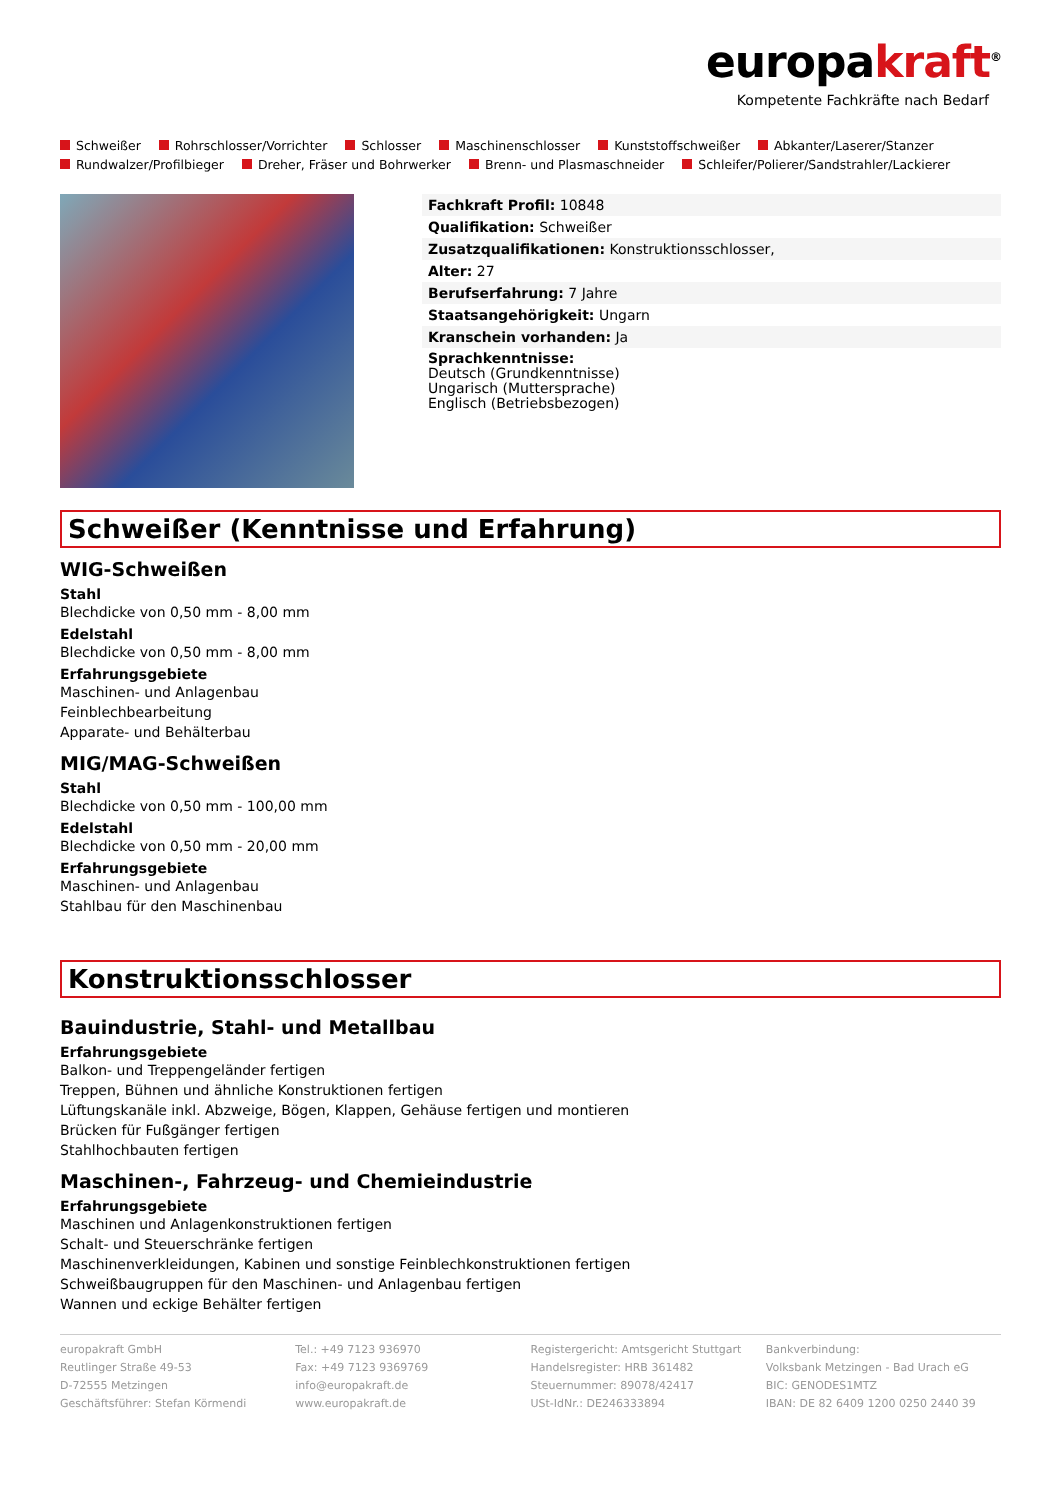europakraft<sup>®</sup>
Kompetente Fachkräfte nach Bedarf
Schweißer Rohrschlosser/Vorrichter Schlosser Maschinenschlosser Kunststoffschweißer Abkanter/Laserer/Stanzer
Rundwalzer/Profilbieger Dreher, Fräser und Bohrwerker Brenn- und Plasmaschneider Schleifer/Polierer/Sandstrahler/Lackierer
Fachkraft Profil: 10848
Qualifikation: Schweißer
Zusatzqualifikationen: Konstruktionsschlosser,
Alter: 27
Berufserfahrung: 7 Jahre
Staatsangehörigkeit: Ungarn
Kranschein vorhanden: Ja
Sprachkenntnisse:
Deutsch (Grundkenntnisse)
Ungarisch (Muttersprache)
Englisch (Betriebsbezogen)
Schweißer (Kenntnisse und Erfahrung)
WIG-Schweißen
Stahl
Blechdicke von 0,50 mm - 8,00 mm
Edelstahl
Blechdicke von 0,50 mm - 8,00 mm
Erfahrungsgebiete
Maschinen- und Anlagenbau
Feinblechbearbeitung
Apparate- und Behälterbau
MIG/MAG-Schweißen
Stahl
Blechdicke von 0,50 mm - 100,00 mm
Edelstahl
Blechdicke von 0,50 mm - 20,00 mm
Erfahrungsgebiete
Maschinen- und Anlagenbau
Stahlbau für den Maschinenbau
Konstruktionsschlosser
Bauindustrie, Stahl- und Metallbau
Erfahrungsgebiete
Balkon- und Treppengeländer fertigen
Treppen, Bühnen und ähnliche Konstruktionen fertigen
Lüftungskanäle inkl. Abzweige, Bögen, Klappen, Gehäuse fertigen und montieren
Brücken für Fußgänger fertigen
Stahlhochbauten fertigen
Maschinen-, Fahrzeug- und Chemieindustrie
Erfahrungsgebiete
Maschinen und Anlagenkonstruktionen fertigen
Schalt- und Steuerschränke fertigen
Maschinenverkleidungen, Kabinen und sonstige Feinblechkonstruktionen fertigen
Schweißbaugruppen für den Maschinen- und Anlagenbau fertigen
Wannen und eckige Behälter fertigen
europakraft GmbH
Reutlinger Straße 49-53
D-72555 Metzingen
Geschäftsführer: Stefan Körmendi
Tel.: +49 7123 936970
Fax: +49 7123 9369769
info@europakraft.de
www.europakraft.de
Registergericht: Amtsgericht Stuttgart
Handelsregister: HRB 361482
Steuernummer: 89078/42417
USt-IdNr.: DE246333894
Bankverbindung:
Volksbank Metzingen - Bad Urach eG
BIC: GENODES1MTZ
IBAN: DE 82 6409 1200 0250 2440 39